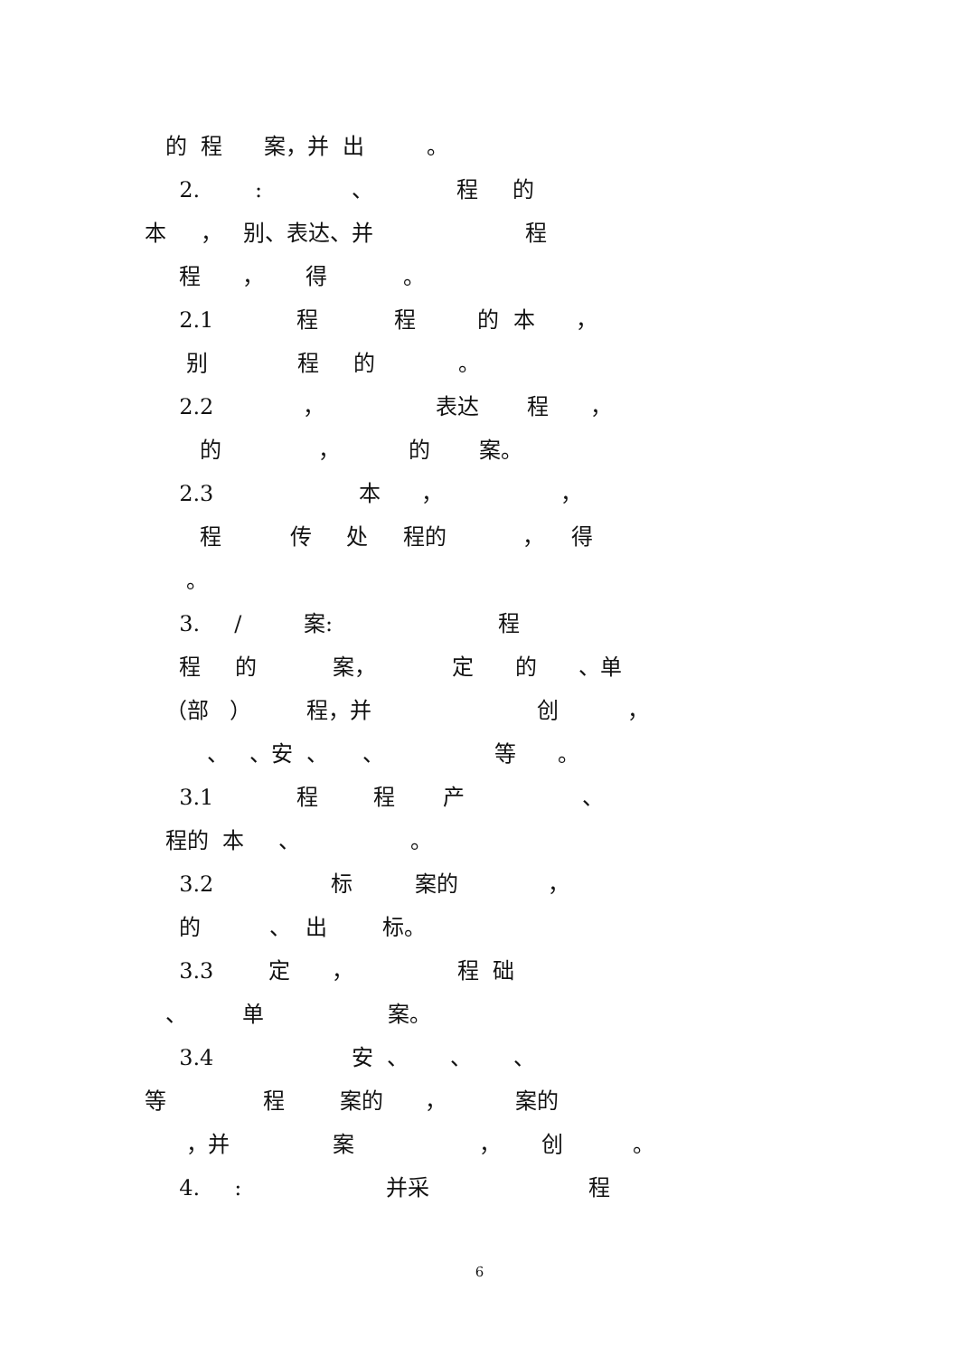的 程 案，并 出 。
2. : 、 程 的
本 ， 别、表达、并 程
程 ， 得 。
2.1 程 程 的 本 ，
别 程 的 。
2.2 ， 表达 程 ，
的 ， 的 案。
2.3 本 ， ，
程 传 处 程的 ， 得
。
3. / 案: 程
程 的 案， 定 的 、单
（部 ） 程，并 创 ，
、 、安 、 、 等 。
3.1 程 程 产 、
程的 本 、 。
3.2 标 案的 ，
的 、 出 标。
3.3 定 ， 程 础
、 单 案。
3.4 安 、 、 、
等 程 案的 ， 案的
，并 案 ， 创 。
4. : 并采 程
6